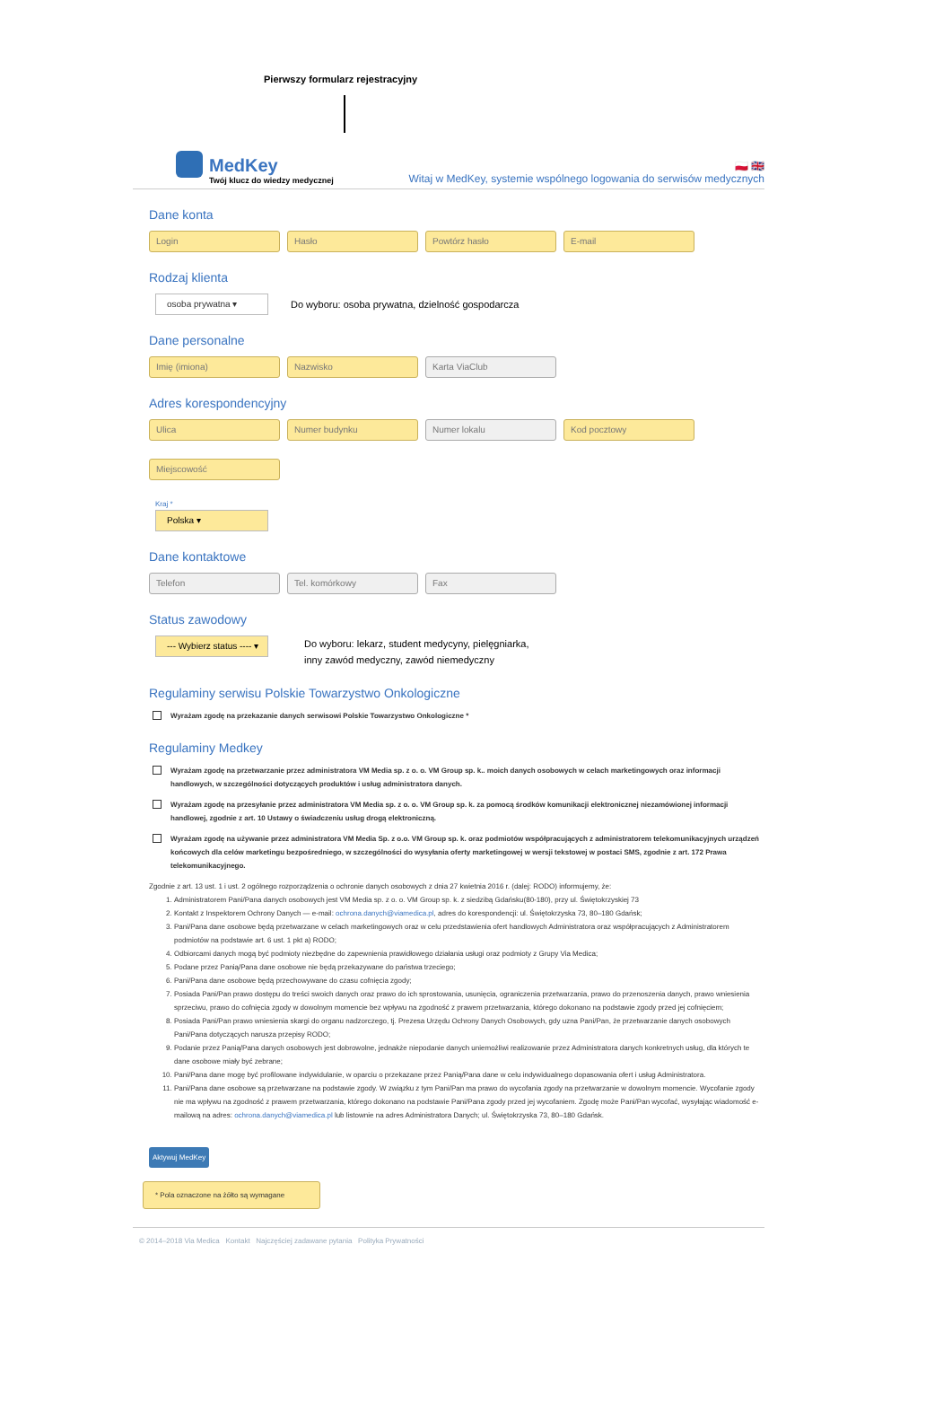Pierwszy formularz rejestracyjny
MedKey
Twój klucz do wiedzy medycznej
🇵🇱 🇬🇧
Witaj w MedKey, systemie wspólnego logowania do serwisów medycznych
Dane konta
Login Hasło Powtórz hasło E-mail
Rodzaj klienta
osoba prywatna ▾
Do wyboru: osoba prywatna, dzielność gospodarcza
Dane personalne
Imię (imiona) Nazwisko Karta ViaClub
Adres korespondencyjny
Ulica Numer budynku Numer lokalu Kod pocztowy
Miejscowość
Kraj *
Polska ▾
Dane kontaktowe
Telefon Tel. komórkowy Fax
Status zawodowy
--- Wybierz status ---- ▾
Do wyboru: lekarz, student medycyny, pielęgniarka,
inny zawód medyczny, zawód niemedyczny
Regulaminy serwisu Polskie Towarzystwo Onkologiczne
Wyrażam zgodę na przekazanie danych serwisowi Polskie Towarzystwo Onkologiczne *
Regulaminy Medkey
Wyrażam zgodę na przetwarzanie przez administratora VM Media sp. z o. o. VM Group sp. k.. moich danych osobowych w celach marketingowych oraz informacji handlowych, w szczególności dotyczących produktów i usług administratora danych.
Wyrażam zgodę na przesyłanie przez administratora VM Media sp. z o. o. VM Group sp. k. za pomocą środków komunikacji elektronicznej niezamówionej informacji handlowej, zgodnie z art. 10 Ustawy o świadczeniu usług drogą elektroniczną.
Wyrażam zgodę na używanie przez administratora VM Media Sp. z o.o. VM Group sp. k. oraz podmiotów współpracujących z administratorem telekomunikacyjnych urządzeń końcowych dla celów marketingu bezpośredniego, w szczególności do wysyłania oferty marketingowej w wersji tekstowej w postaci SMS, zgodnie z art. 172 Prawa telekomunikacyjnego.
Zgodnie z art. 13 ust. 1 i ust. 2 ogólnego rozporządzenia o ochronie danych osobowych z dnia 27 kwietnia 2016 r. (dalej: RODO) informujemy, że:
1. Administratorem Pani/Pana danych osobowych jest VM Media sp. z o. o. VM Group sp. k. z siedzibą Gdańsku(80-180), przy ul. Świętokrzyskiej 73
2. Kontakt z Inspektorem Ochrony Danych — e-mail: ochrona.danych@viamedica.pl, adres do korespondencji: ul. Świętokrzyska 73, 80–180 Gdańsk;
3. Pani/Pana dane osobowe będą przetwarzane w celach marketingowych oraz w celu przedstawienia ofert handlowych Administratora oraz współpracujących z Administratorem podmiotów na podstawie art. 6 ust. 1 pkt a) RODO;
4. Odbiorcami danych mogą być podmioty niezbędne do zapewnienia prawidłowego działania usługi oraz podmioty z Grupy Via Medica;
5. Podane przez Panią/Pana dane osobowe nie będą przekazywane do państwa trzeciego;
6. Pani/Pana dane osobowe będą przechowywane do czasu cofnięcia zgody;
7. Posiada Pani/Pan prawo dostępu do treści swoich danych oraz prawo do ich sprostowania, usunięcia, ograniczenia przetwarzania, prawo do przenoszenia danych, prawo wniesienia sprzeciwu, prawo do cofnięcia zgody w dowolnym momencie bez wpływu na zgodność z prawem przetwarzania, którego dokonano na podstawie zgody przed jej cofnięciem;
8. Posiada Pani/Pan prawo wniesienia skargi do organu nadzorczego, tj. Prezesa Urzędu Ochrony Danych Osobowych, gdy uzna Pani/Pan, że przetwarzanie danych osobowych Pani/Pana dotyczących narusza przepisy RODO;
9. Podanie przez Panią/Pana danych osobowych jest dobrowolne, jednakże niepodanie danych uniemożliwi realizowanie przez Administratora danych konkretnych usług, dla których te dane osobowe miały być zebrane;
10. Pani/Pana dane mogę być profilowane indywidulanie, w oparciu o przekazane przez Panią/Pana dane w celu indywidualnego dopasowania ofert i usług Administratora.
11. Pani/Pana dane osobowe są przetwarzane na podstawie zgody. W związku z tym Pani/Pan ma prawo do wycofania zgody na przetwarzanie w dowolnym momencie. Wycofanie zgody nie ma wpływu na zgodność z prawem przetwarzania, którego dokonano na podstawie Pani/Pana zgody przed jej wycofaniem. Zgodę może Pani/Pan wycofać, wysyłając wiadomość e-mailową na adres: ochrona.danych@viamedica.pl lub listownie na adres Administratora Danych; ul. Świętokrzyska 73, 80–180 Gdańsk.
Aktywuj MedKey
* Pola oznaczone na żółto są wymagane
© 2014–2018 Via Medica Kontakt Najczęściej zadawane pytania Polityka Prywatności